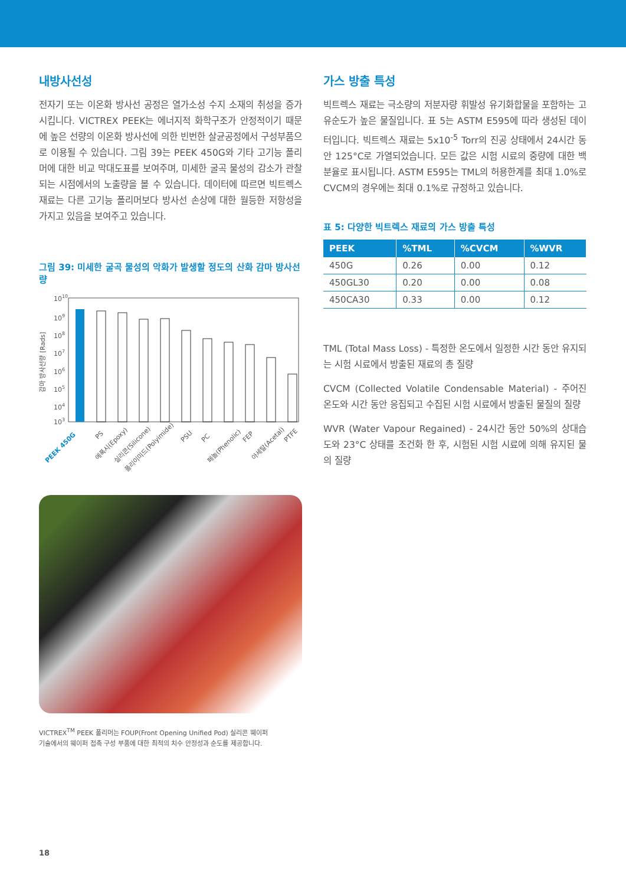내방사선성
전자기 또는 이온화 방사선 공정은 열가소성 수지 소재의 취성을 증가시킵니다. VICTREX PEEK는 에너지적 화학구조가 안정적이기 때문에 높은 선량의 이온화 방사선에 의한 빈번한 살균공정에서 구성부품으로 이용될 수 있습니다. 그림 39는 PEEK 450G와 기타 고기능 폴리머에 대한 비교 막대도표를 보여주며, 미세한 굴곡 물성의 감소가 관찰되는 시점에서의 노출량을 볼 수 있습니다. 데이터에 따르면 빅트렉스 재료는 다른 고기능 폴리머보다 방사선 손상에 대한 월등한 저항성을 가지고 있음을 보여주고 있습니다.
그림 39: 미세한 굴곡 물성의 악화가 발생할 정도의 산화 감마 방사선량
감마 방사선량 [Rads]
1010
109
108
107
106
105
104
103
PEEK 450G
PS
에폭시(Epoxy)
실리콘(Silicone)
폴리이미드(Polyimide)
PSU
PC
페놀(Phenolic)
FEP
아세탈(Acetal)
PTFE
VICTREX<sup>TM</sup> PEEK 폴리머는 FOUP(Front Opening Unified Pod) 실리콘 웨이퍼
기술에서의 웨이퍼 접촉 구성 부품에 대한 최적의 치수 안정성과 순도를 제공합니다.
가스 방출 특성
빅트렉스 재료는 극소량의 저분자량 휘발성 유기화합물을 포함하는 고유순도가 높은 물질입니다. 표 5는 ASTM E595에 따라 생성된 데이터입니다. 빅트렉스 재료는 5x10<sup>-5</sup> Torr의 진공 상태에서 24시간 동안 125°C로 가열되었습니다. 모든 값은 시험 시료의 중량에 대한 백분율로 표시됩니다. ASTM E595는 TML의 허용한계를 최대 1.0%로 CVCM의 경우에는 최대 0.1%로 규정하고 있습니다.
표 5: 다양한 빅트렉스 재료의 가스 방출 특성
| PEEK | %TML | %CVCM | %WVR |
| --- | --- | --- | --- |
| 450G | 0.26 | 0.00 | 0.12 |
| 450GL30 | 0.20 | 0.00 | 0.08 |
| 450CA30 | 0.33 | 0.00 | 0.12 |
TML (Total Mass Loss) - 특정한 온도에서 일정한 시간 동안 유지되는 시험 시료에서 방출된 재료의 총 질량
CVCM (Collected Volatile Condensable Material) - 주어진 온도와 시간 동안 응집되고 수집된 시험 시료에서 방출된 물질의 질량
WVR (Water Vapour Regained) - 24시간 동안 50%의 상대습도와 23°C 상태를 조건화 한 후, 시험된 시험 시료에 의해 유지된 물의 질량
18